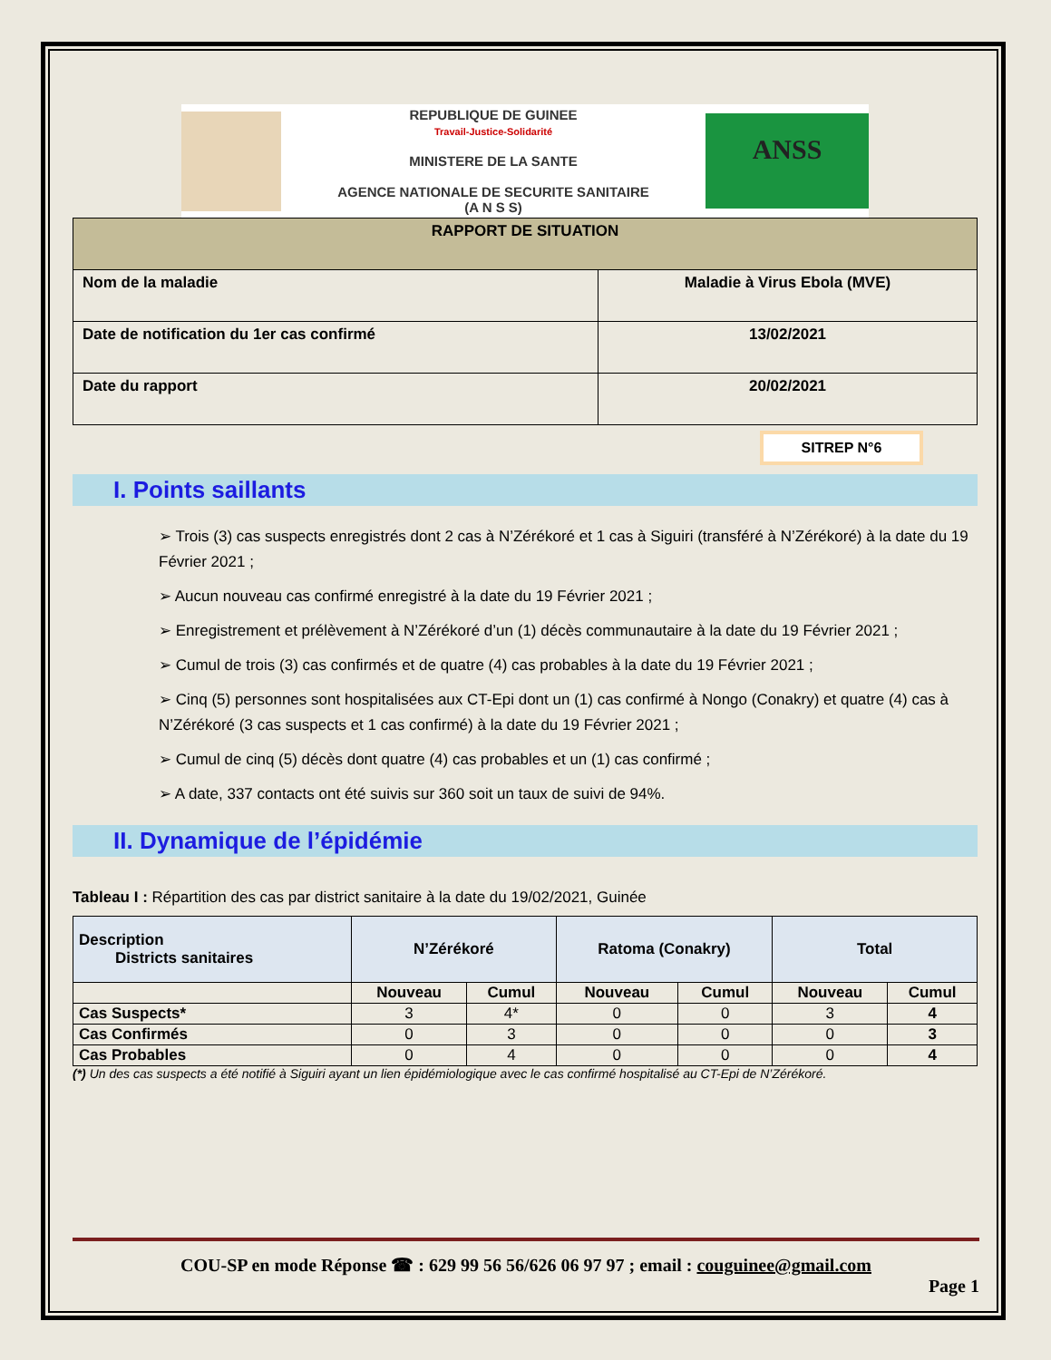REPUBLIQUE DE GUINEE
Travail-Justice-Solidarité
MINISTERE DE LA SANTE
AGENCE NATIONALE DE SECURITE SANITAIRE
(A N S S)
ANSS
| RAPPORT DE SITUATION | |
| Nom de la maladie | Maladie à Virus Ebola (MVE) |
| Date de notification du 1er cas confirmé | 13/02/2021 |
| Date du rapport | 20/02/2021 |
SITREP N°6
I. Points saillants
➢ Trois (3) cas suspects enregistrés dont 2 cas à N’Zérékoré et 1 cas à Siguiri (transféré à N’Zérékoré) à la date du 19 Février 2021 ;
➢ Aucun nouveau cas confirmé enregistré à la date du 19 Février 2021 ;
➢ Enregistrement et prélèvement à N’Zérékoré d’un (1) décès communautaire à la date du 19 Février 2021 ;
➢ Cumul de trois (3) cas confirmés et de quatre (4) cas probables à la date du 19 Février 2021 ;
➢ Cinq (5) personnes sont hospitalisées aux CT-Epi dont un (1) cas confirmé à Nongo (Conakry) et quatre (4) cas à N’Zérékoré (3 cas suspects et 1 cas confirmé) à la date du 19 Février 2021 ;
➢ Cumul de cinq (5) décès dont quatre (4) cas probables et un (1) cas confirmé ;
➢ A date, 337 contacts ont été suivis sur 360 soit un taux de suivi de 94%.
II. Dynamique de l’épidémie
Tableau I : Répartition des cas par district sanitaire à la date du 19/02/2021, Guinée
| Description Districts sanitaires | N’Zérékoré | | Ratoma (Conakry) | | Total | |
| --- | --- | --- | --- | --- | --- | --- |
| | Nouveau | Cumul | Nouveau | Cumul | Nouveau | Cumul |
| Cas Suspects* | 3 | 4* | 0 | 0 | 3 | 4 |
| Cas Confirmés | 0 | 3 | 0 | 0 | 0 | 3 |
| Cas Probables | 0 | 4 | 0 | 0 | 0 | 4 |
(*) Un des cas suspects a été notifié à Siguiri ayant un lien épidémiologique avec le cas confirmé hospitalisé au CT-Epi de N’Zérékoré.
COU-SP en mode Réponse ☎ : 629 99 56 56/626 06 97 97 ; email : couguinee@gmail.com
Page 1